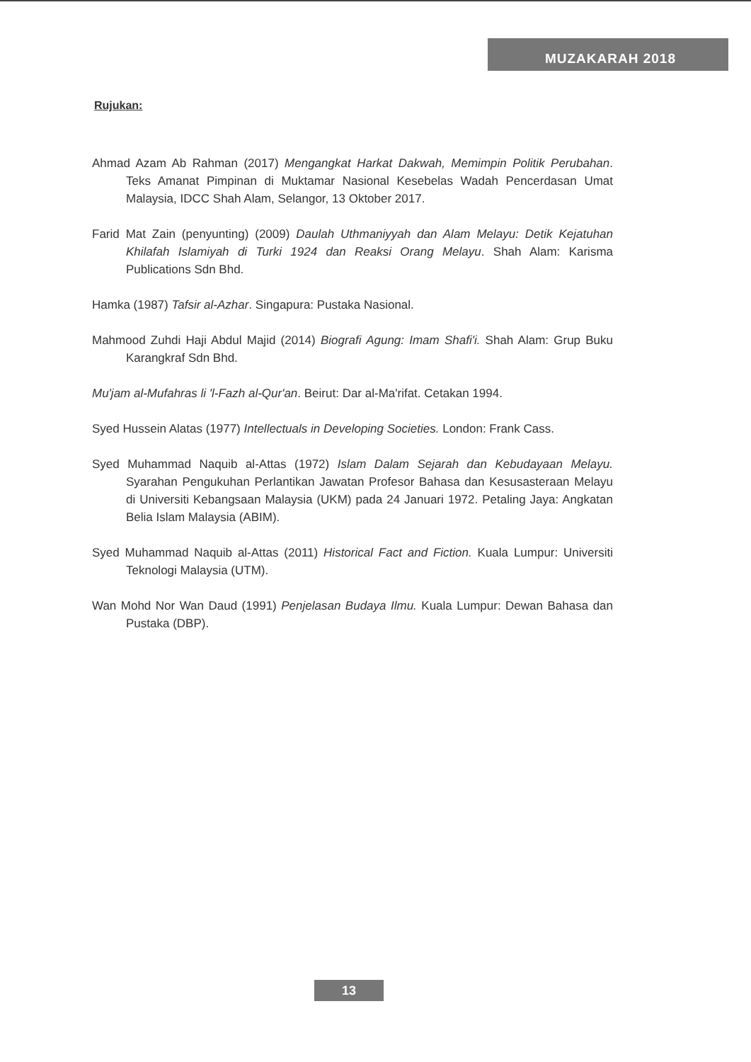MUZAKARAH 2018
Rujukan:
Ahmad Azam Ab Rahman (2017) Mengangkat Harkat Dakwah, Memimpin Politik Perubahan. Teks Amanat Pimpinan di Muktamar Nasional Kesebelas Wadah Pencerdasan Umat Malaysia, IDCC Shah Alam, Selangor, 13 Oktober 2017.
Farid Mat Zain (penyunting) (2009) Daulah Uthmaniyyah dan Alam Melayu: Detik Kejatuhan Khilafah Islamiyah di Turki 1924 dan Reaksi Orang Melayu. Shah Alam: Karisma Publications Sdn Bhd.
Hamka (1987) Tafsir al-Azhar. Singapura: Pustaka Nasional.
Mahmood Zuhdi Haji Abdul Majid (2014) Biografi Agung: Imam Shafi'i. Shah Alam: Grup Buku Karangkraf Sdn Bhd.
Mu'jam al-Mufahras li 'l-Fazh al-Qur'an. Beirut: Dar al-Ma'rifat. Cetakan 1994.
Syed Hussein Alatas (1977) Intellectuals in Developing Societies. London: Frank Cass.
Syed Muhammad Naquib al-Attas (1972) Islam Dalam Sejarah dan Kebudayaan Melayu. Syarahan Pengukuhan Perlantikan Jawatan Profesor Bahasa dan Kesusasteraan Melayu di Universiti Kebangsaan Malaysia (UKM) pada 24 Januari 1972. Petaling Jaya: Angkatan Belia Islam Malaysia (ABIM).
Syed Muhammad Naquib al-Attas (2011) Historical Fact and Fiction. Kuala Lumpur: Universiti Teknologi Malaysia (UTM).
Wan Mohd Nor Wan Daud (1991) Penjelasan Budaya Ilmu. Kuala Lumpur: Dewan Bahasa dan Pustaka (DBP).
13